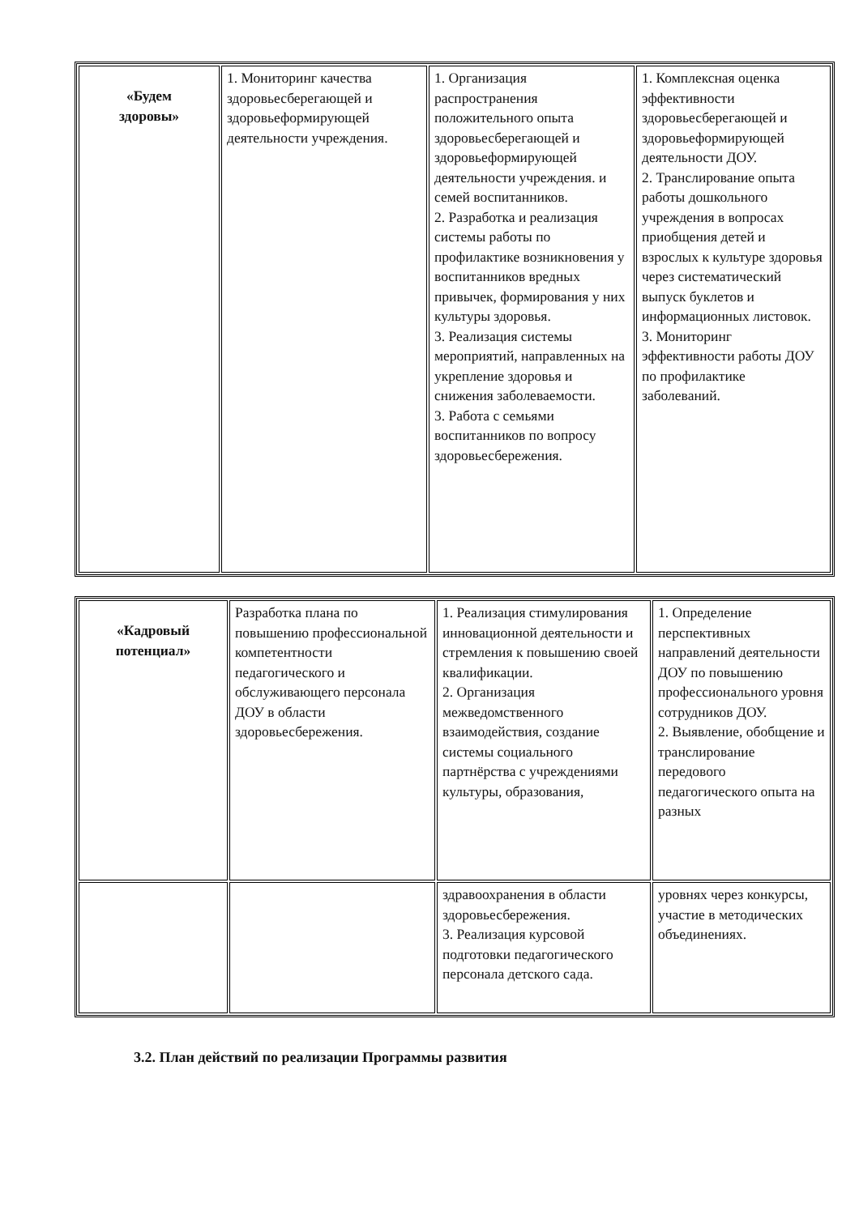| «Будем здоровы» | 1. Мониторинг качества здоровьесберегающей и здоровьеформирующей деятельности учреждения. | 1. Организация распространения положительного опыта здоровьесберегающей и здоровьеформирующей деятельности учреждения. и семей воспитанников. 2. Разработка и реализация системы работы по профилактике возникновения у воспитанников вредных привычек, формирования у них культуры здоровья. 3. Реализация системы мероприятий, направленных на укрепление здоровья и снижения заболеваемости. 3. Работа с семьями воспитанников по вопросу здоровьесбережения. | 1. Комплексная оценка эффективности здоровьесберегающей и здоровьеформирующей деятельности ДОУ. 2. Транслирование опыта работы дошкольного учреждения в вопросах приобщения детей и взрослых к культуре здоровья через систематический выпуск буклетов и информационных листовок. 3. Мониторинг эффективности работы ДОУ по профилактике заболеваний. |
| «Кадровый потенциал» | Разработка плана по повышению профессиональной компетентности педагогического и обслуживающего персонала ДОУ в области здоровьесбережения. | 1. Реализация стимулирования инновационной деятельности и стремления к повышению своей квалификации. 2. Организация межведомственного взаимодействия, создание системы социального партнёрства с учреждениями культуры, образования, | 1. Определение перспективных направлений деятельности ДОУ по повышению профессионального уровня сотрудников ДОУ. 2. Выявление, обобщение и транслирование передового педагогического опыта на разных |
| | | здравоохранения в области здоровьесбережения. 3. Реализация курсовой подготовки педагогического персонала детского сада. | уровнях через конкурсы, участие в методических объединениях. |
3.2. План действий по реализации Программы развития